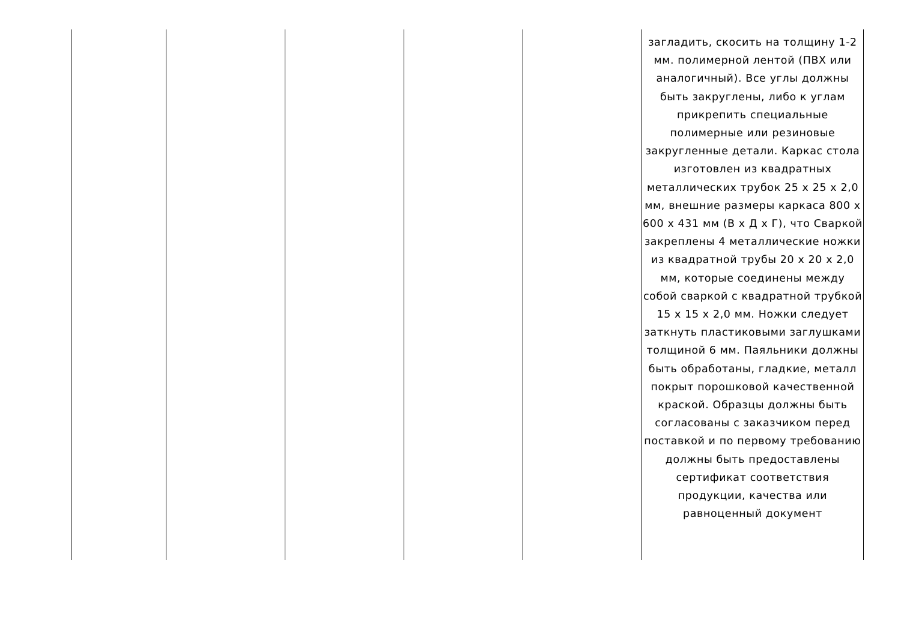| | | | | | загладить, скосить на толщину 1-2 мм. полимерной лентой (ПВХ или аналогичный). Все углы должны быть закруглены, либо к углам прикрепить специальные полимерные или резиновые закругленные детали. Каркас стола изготовлен из квадратных металлических трубок 25 х 25 х 2,0 мм, внешние размеры каркаса 800 х 600 х 431 мм (В х Д х Г), что Сваркой закреплены 4 металлические ножки из квадратной трубы 20 х 20 х 2,0 мм, которые соединены между собой сваркой с квадратной трубкой 15 х 15 х 2,0 мм. Ножки следует заткнуть пластиковыми заглушками толщиной 6 мм. Паяльники должны быть обработаны, гладкие, металл покрыт порошковой качественной краской. Образцы должны быть согласованы с заказчиком перед поставкой и по первому требованию должны быть предоставлены сертификат соответствия продукции, качества или равноценный документ |